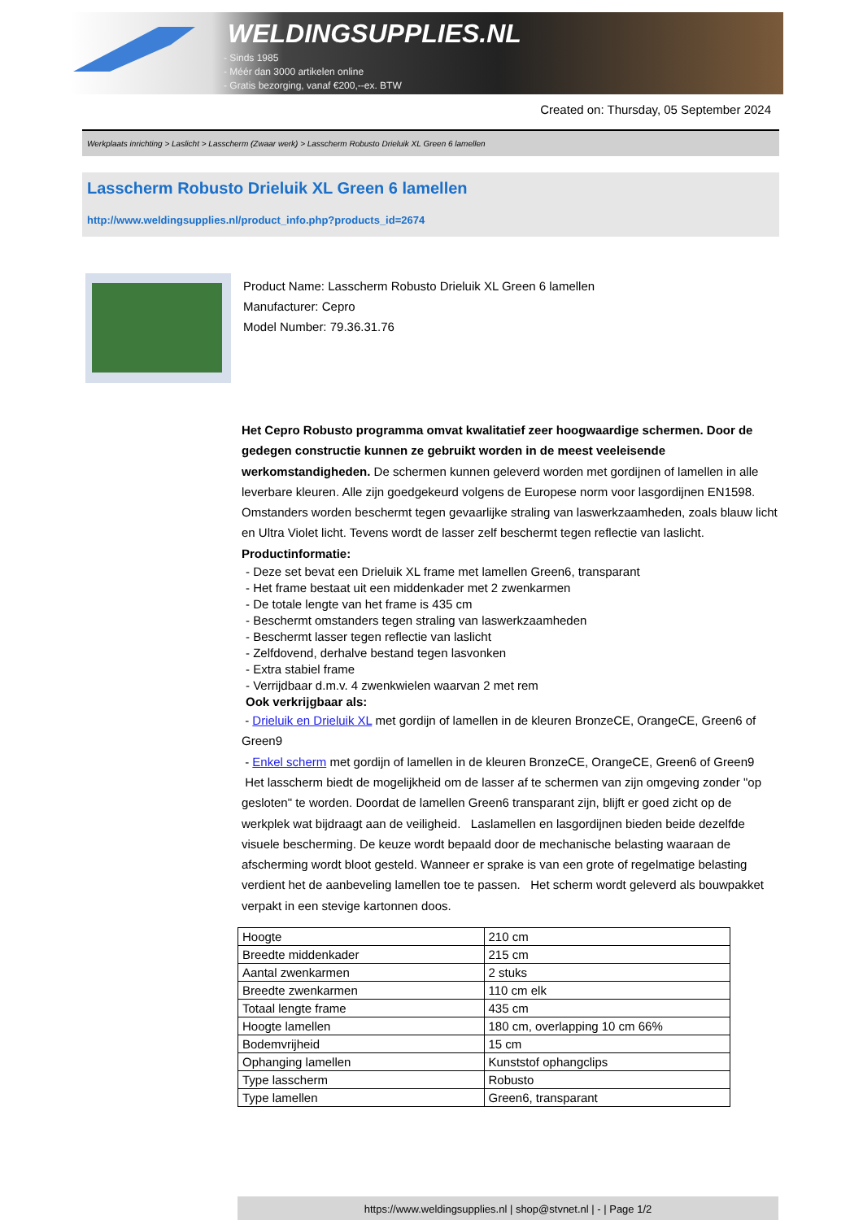WELDINGSUPPLIES.NL
- Sinds 1985
- Méér dan 3000 artikelen online
- Gratis bezorging, vanaf €200,--ex. BTW
Created on: Thursday, 05 September 2024
Werkplaats inrichting > Laslicht > Lasscherm (Zwaar werk) > Lasscherm Robusto Drieluik XL Green 6 lamellen
Lasscherm Robusto Drieluik XL Green 6 lamellen
http://www.weldingsupplies.nl/product_info.php?products_id=2674
Product Name: Lasscherm Robusto Drieluik XL Green 6 lamellen
Manufacturer: Cepro
Model Number: 79.36.31.76
Het Cepro Robusto programma omvat kwalitatief zeer hoogwaardige schermen. Door de gedegen constructie kunnen ze gebruikt worden in de meest veeleisende werkomstandigheden. De schermen kunnen geleverd worden met gordijnen of lamellen in alle leverbare kleuren. Alle zijn goedgekeurd volgens de Europese norm voor lasgordijnen EN1598. Omstanders worden beschermt tegen gevaarlijke straling van laswerkzaamheden, zoals blauw licht en Ultra Violet licht. Tevens wordt de lasser zelf beschermt tegen reflectie van laslicht. Productinformatie:
- Deze set bevat een Drieluik XL frame met lamellen Green6, transparant
- Het frame bestaat uit een middenkader met 2 zwenkarmen
- De totale lengte van het frame is 435 cm
- Beschermt omstanders tegen straling van laswerkzaamheden
- Beschermt lasser tegen reflectie van laslicht
- Zelfdovend, derhalve bestand tegen lasvonken
- Extra stabiel frame
- Verrijdbaar d.m.v. 4 zwenkwielen waarvan 2 met rem
Ook verkrijgbaar als:
- Drieluik en Drieluik XL met gordijn of lamellen in de kleuren BronzeCE, OrangeCE, Green6 of Green9
- Enkel scherm met gordijn of lamellen in de kleuren BronzeCE, OrangeCE, Green6 of Green9
Het lasscherm biedt de mogelijkheid om de lasser af te schermen van zijn omgeving zonder "op gesloten" te worden. Doordat de lamellen Green6 transparant zijn, blijft er goed zicht op de werkplek wat bijdraagt aan de veiligheid. Laslamellen en lasgordijnen bieden beide dezelfde visuele bescherming. De keuze wordt bepaald door de mechanische belasting waaraan de afscherming wordt bloot gesteld. Wanneer er sprake is van een grote of regelmatige belasting verdient het de aanbeveling lamellen toe te passen. Het scherm wordt geleverd als bouwpakket verpakt in een stevige kartonnen doos.
| Hoogte | 210 cm |
| Breedte middenkader | 215 cm |
| Aantal zwenkarmen | 2 stuks |
| Breedte zwenkarmen | 110 cm elk |
| Totaal lengte frame | 435 cm |
| Hoogte lamellen | 180 cm, overlapping 10 cm 66% |
| Bodemvrijheid | 15 cm |
| Ophanging lamellen | Kunststof ophangclips |
| Type lasscherm | Robusto |
| Type lamellen | Green6, transparant |
https://www.weldingsupplies.nl | shop@stvnet.nl | - | Page 1/2